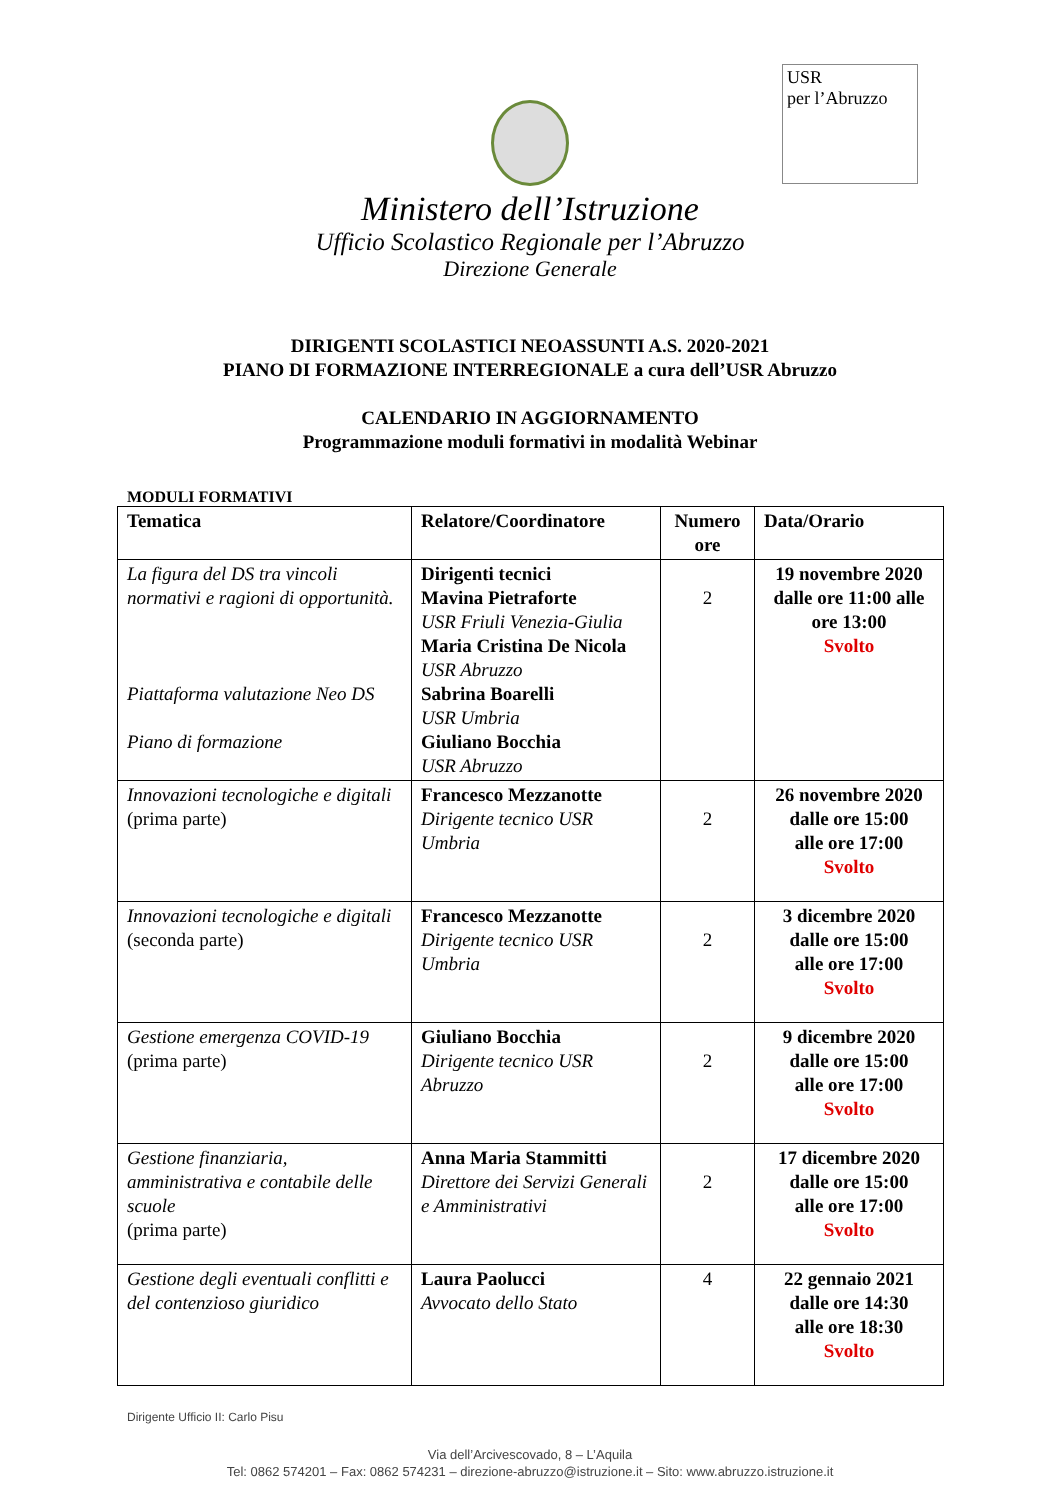USR
per l’Abruzzo
Ministero dell’Istruzione
Ufficio Scolastico Regionale per l’Abruzzo
Direzione Generale
DIRIGENTI SCOLASTICI NEOASSUNTI A.S. 2020-2021
PIANO DI FORMAZIONE INTERREGIONALE a cura dell’USR Abruzzo
CALENDARIO IN AGGIORNAMENTO
Programmazione moduli formativi in modalità Webinar
MODULI FORMATIVI
| Tematica | Relatore/Coordinatore | Numero ore | Data/Orario |
| --- | --- | --- | --- |
| La figura del DS tra vincoli normativi e ragioni di opportunità. Piattaforma valutazione Neo DS Piano di formazione | Dirigenti tecnici Mavina Pietraforte USR Friuli Venezia-Giulia Maria Cristina De Nicola USR Abruzzo Sabrina Boarelli USR Umbria Giuliano Bocchia USR Abruzzo | 2 | 19 novembre 2020 dalle ore 11:00 alle ore 13:00 Svolto |
| Innovazioni tecnologiche e digitali (prima parte) | Francesco Mezzanotte Dirigente tecnico USR Umbria | 2 | 26 novembre 2020 dalle ore 15:00 alle ore 17:00 Svolto |
| Innovazioni tecnologiche e digitali (seconda parte) | Francesco Mezzanotte Dirigente tecnico USR Umbria | 2 | 3 dicembre 2020 dalle ore 15:00 alle ore 17:00 Svolto |
| Gestione emergenza COVID-19 (prima parte) | Giuliano Bocchia Dirigente tecnico USR Abruzzo | 2 | 9 dicembre 2020 dalle ore 15:00 alle ore 17:00 Svolto |
| Gestione finanziaria, amministrativa e contabile delle scuole (prima parte) | Anna Maria Stammitti Direttore dei Servizi Generali e Amministrativi | 2 | 17 dicembre 2020 dalle ore 15:00 alle ore 17:00 Svolto |
| Gestione degli eventuali conflitti e del contenzioso giuridico | Laura Paolucci Avvocato dello Stato | 4 | 22 gennaio 2021 dalle ore 14:30 alle ore 18:30 Svolto |
Dirigente Ufficio II: Carlo Pisu
Via dell’Arcivescovado, 8 – L’Aquila
Tel: 0862 574201 – Fax: 0862 574231 – direzione-abruzzo@istruzione.it – Sito: www.abruzzo.istruzione.it